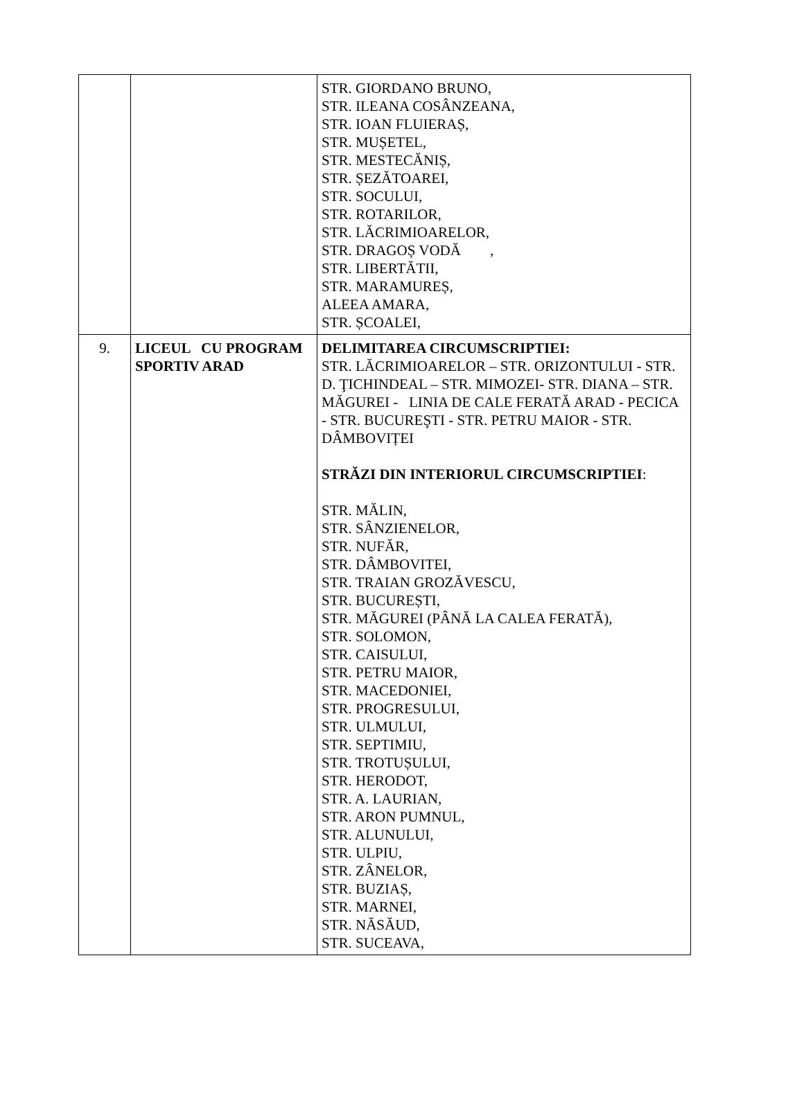| | | STR. GIORDANO BRUNO, STR. ILEANA COSÂNZEANA, STR. IOAN FLUIERAȘ, STR. MUȘETEL, STR. MESTECĂNIȘ, STR. ȘEZĂTOAREI, STR. SOCULUI, STR. ROTARILOR, STR. LĂCRIMIOARELOR, STR. DRAGOȘ VODĂ , STR. LIBERTĂTII, STR. MARAMUREȘ, ALEEA AMARA, STR. ȘCOALEI, |
| 9. | LICEUL CU PROGRAM SPORTIV ARAD | DELIMITAREA CIRCUMSCRIPTIEI: STR. LĂCRIMIOARELOR – STR. ORIZONTULUI - STR. D. ŢICHINDEAL – STR. MIMOZEI- STR. DIANA – STR. MĂGUREI - LINIA DE CALE FERATĂ ARAD - PECICA - STR. BUCUREŞTI - STR. PETRU MAIOR - STR. DÂMBOVIȚEI STRĂZI DIN INTERIORUL CIRCUMSCRIPTIEI : STR. MĂLIN, STR. SÂNZIENELOR, STR. NUFĂR, STR. DÂMBOVITEI, STR. TRAIAN GROZĂVESCU, STR. BUCUREȘTI, STR. MĂGUREI (PÂNĂ LA CALEA FERATĂ), STR. SOLOMON, STR. CAISULUI, STR. PETRU MAIOR, STR. MACEDONIEI, STR. PROGRESULUI, STR. ULMULUI, STR. SEPTIMIU, STR. TROTUȘULUI, STR. HERODOT, STR. A. LAURIAN, STR. ARON PUMNUL, STR. ALUNULUI, STR. ULPIU, STR. ZÂNELOR, STR. BUZIAȘ, STR. MARNEI, STR. NĂSĂUD, STR. SUCEAVA, |